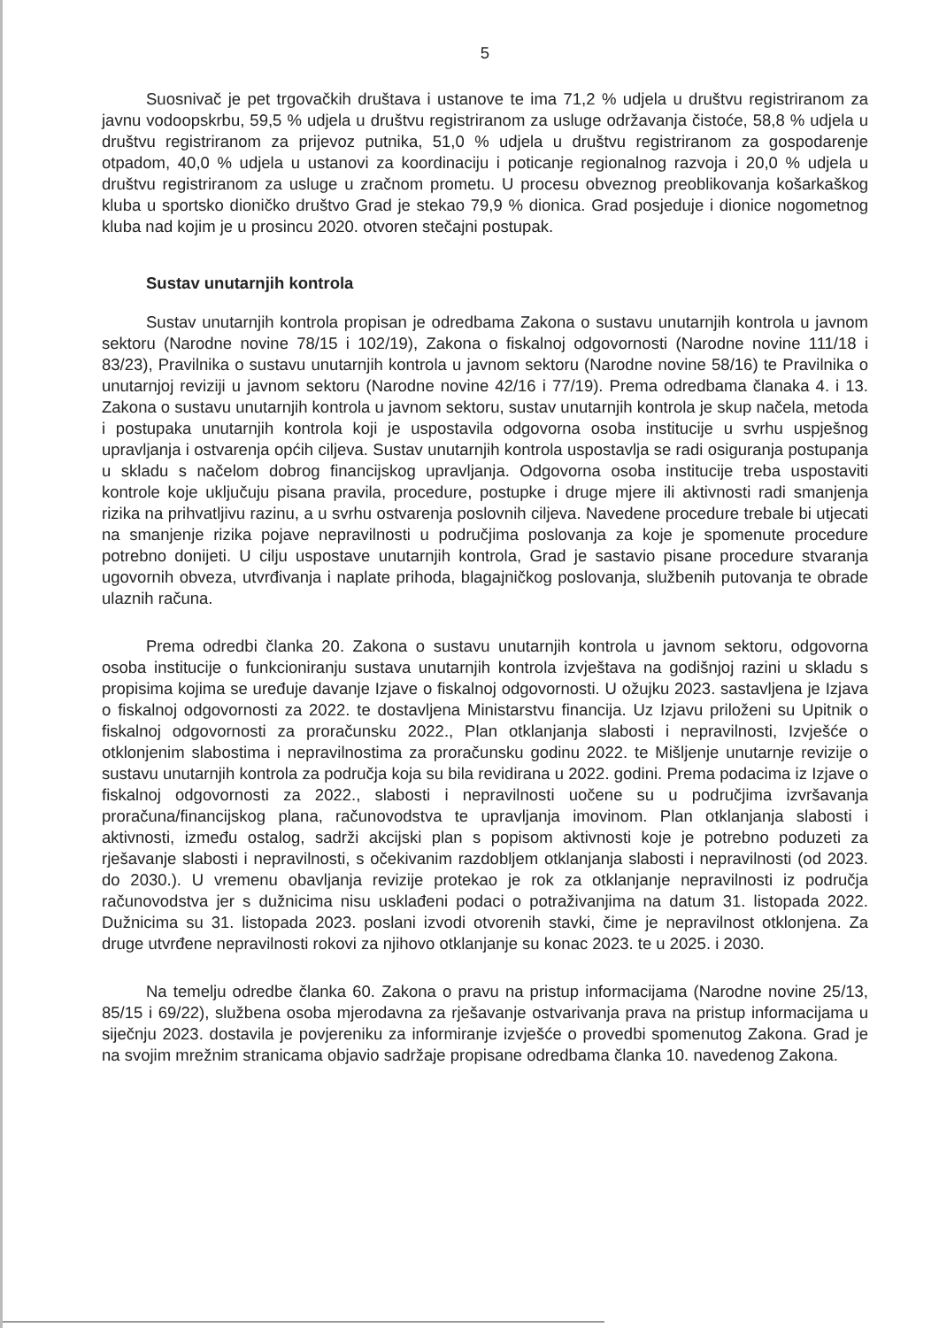5
Suosnivač je pet trgovačkih društava i ustanove te ima 71,2 % udjela u društvu registriranom za javnu vodoopskrbu, 59,5 % udjela u društvu registriranom za usluge održavanja čistoće, 58,8 % udjela u društvu registriranom za prijevoz putnika, 51,0 % udjela u društvu registriranom za gospodarenje otpadom, 40,0 % udjela u ustanovi za koordinaciju i poticanje regionalnog razvoja i 20,0 % udjela u društvu registriranom za usluge u zračnom prometu. U procesu obveznog preoblikovanja košarkaškog kluba u sportsko dioničko društvo Grad je stekao 79,9 % dionica. Grad posjeduje i dionice nogometnog kluba nad kojim je u prosincu 2020. otvoren stečajni postupak.
Sustav unutarnjih kontrola
Sustav unutarnjih kontrola propisan je odredbama Zakona o sustavu unutarnjih kontrola u javnom sektoru (Narodne novine 78/15 i 102/19), Zakona o fiskalnoj odgovornosti (Narodne novine 111/18 i 83/23), Pravilnika o sustavu unutarnjih kontrola u javnom sektoru (Narodne novine 58/16) te Pravilnika o unutarnjoj reviziji u javnom sektoru (Narodne novine 42/16 i 77/19). Prema odredbama članaka 4. i 13. Zakona o sustavu unutarnjih kontrola u javnom sektoru, sustav unutarnjih kontrola je skup načela, metoda i postupaka unutarnjih kontrola koji je uspostavila odgovorna osoba institucije u svrhu uspješnog upravljanja i ostvarenja općih ciljeva. Sustav unutarnjih kontrola uspostavlja se radi osiguranja postupanja u skladu s načelom dobrog financijskog upravljanja. Odgovorna osoba institucije treba uspostaviti kontrole koje uključuju pisana pravila, procedure, postupke i druge mjere ili aktivnosti radi smanjenja rizika na prihvatljivu razinu, a u svrhu ostvarenja poslovnih ciljeva. Navedene procedure trebale bi utjecati na smanjenje rizika pojave nepravilnosti u područjima poslovanja za koje je spomenute procedure potrebno donijeti. U cilju uspostave unutarnjih kontrola, Grad je sastavio pisane procedure stvaranja ugovornih obveza, utvrđivanja i naplate prihoda, blagajničkog poslovanja, službenih putovanja te obrade ulaznih računa.
Prema odredbi članka 20. Zakona o sustavu unutarnjih kontrola u javnom sektoru, odgovorna osoba institucije o funkcioniranju sustava unutarnjih kontrola izvještava na godišnjoj razini u skladu s propisima kojima se uređuje davanje Izjave o fiskalnoj odgovornosti. U ožujku 2023. sastavljena je Izjava o fiskalnoj odgovornosti za 2022. te dostavljena Ministarstvu financija. Uz Izjavu priloženi su Upitnik o fiskalnoj odgovornosti za proračunsku 2022., Plan otklanjanja slabosti i nepravilnosti, Izvješće o otklonjenim slabostima i nepravilnostima za proračunsku godinu 2022. te Mišljenje unutarnje revizije o sustavu unutarnjih kontrola za područja koja su bila revidirana u 2022. godini. Prema podacima iz Izjave o fiskalnoj odgovornosti za 2022., slabosti i nepravilnosti uočene su u područjima izvršavanja proračuna/financijskog plana, računovodstva te upravljanja imovinom. Plan otklanjanja slabosti i aktivnosti, između ostalog, sadrži akcijski plan s popisom aktivnosti koje je potrebno poduzeti za rješavanje slabosti i nepravilnosti, s očekivanim razdobljem otklanjanja slabosti i nepravilnosti (od 2023. do 2030.). U vremenu obavljanja revizije protekao je rok za otklanjanje nepravilnosti iz područja računovodstva jer s dužnicima nisu usklađeni podaci o potraživanjima na datum 31. listopada 2022. Dužnicima su 31. listopada 2023. poslani izvodi otvorenih stavki, čime je nepravilnost otklonjena. Za druge utvrđene nepravilnosti rokovi za njihovo otklanjanje su konac 2023. te u 2025. i 2030.
Na temelju odredbe članka 60. Zakona o pravu na pristup informacijama (Narodne novine 25/13, 85/15 i 69/22), službena osoba mjerodavna za rješavanje ostvarivanja prava na pristup informacijama u siječnju 2023. dostavila je povjereniku za informiranje izvješće o provedbi spomenutog Zakona. Grad je na svojim mrežnim stranicama objavio sadržaje propisane odredbama članka 10. navedenog Zakona.